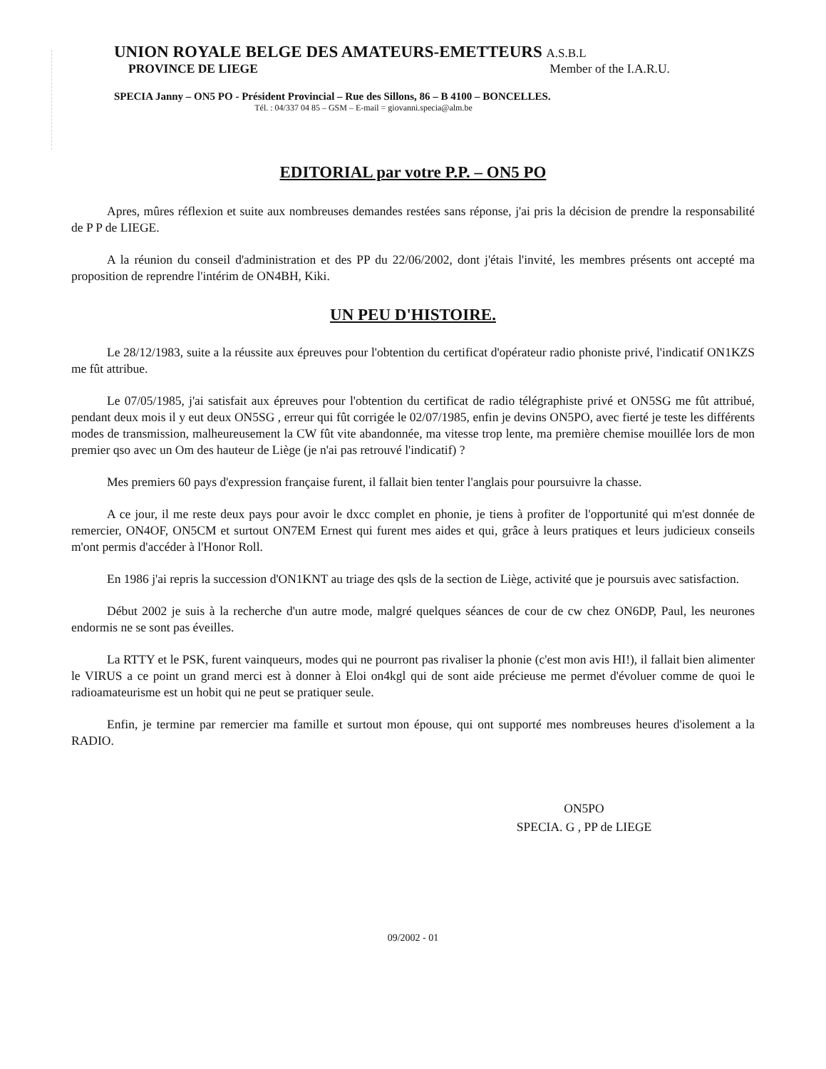UNION ROYALE BELGE DES AMATEURS-EMETTEURS A.S.B.L
PROVINCE DE LIEGE Member of the I.A.R.U.
SPECIA Janny – ON5 PO - Président Provincial – Rue des Sillons, 86 – B 4100 – BONCELLES.
Tél. : 04/337 04 85 – GSM – E-mail = giovanni.specia@alm.be
EDITORIAL par votre P.P. – ON5 PO
Apres, mûres réflexion et suite aux nombreuses demandes restées sans réponse, j'ai pris la décision de prendre la responsabilité de P P de LIEGE.
A la réunion du conseil d'administration et des PP du 22/06/2002, dont j'étais l'invité, les membres présents ont accepté ma proposition de reprendre l'intérim de ON4BH, Kiki.
UN PEU D'HISTOIRE.
Le 28/12/1983, suite a la réussite aux épreuves pour l'obtention du certificat d'opérateur radio phoniste privé, l'indicatif ON1KZS me fût attribue.
Le 07/05/1985, j'ai satisfait aux épreuves pour l'obtention du certificat de radio télégraphiste privé et ON5SG me fût attribué, pendant deux mois il y eut deux ON5SG , erreur qui fût corrigée le 02/07/1985, enfin je devins ON5PO, avec fierté je teste les différents modes de transmission, malheureusement la CW fût vite abandonnée, ma vitesse trop lente, ma première chemise mouillée lors de mon premier qso avec un Om des hauteur de Liège (je n'ai pas retrouvé l'indicatif) ?
Mes premiers 60 pays d'expression française furent, il fallait bien tenter l'anglais pour poursuivre la chasse.
A ce jour, il me reste deux pays pour avoir le dxcc complet en phonie, je tiens à profiter de l'opportunité qui m'est donnée de remercier, ON4OF, ON5CM et surtout ON7EM Ernest qui furent mes aides et qui, grâce à leurs pratiques et leurs judicieux conseils m'ont permis d'accéder à l'Honor Roll.
En 1986 j'ai repris la succession d'ON1KNT au triage des qsls de la section de Liège, activité que je poursuis avec satisfaction.
Début 2002 je suis à la recherche d'un autre mode, malgré quelques séances de cour de cw chez ON6DP, Paul, les neurones endormis ne se sont pas éveilles.
La RTTY et le PSK, furent vainqueurs, modes qui ne pourront pas rivaliser la phonie (c'est mon avis HI!), il fallait bien alimenter le VIRUS a ce point un grand merci est à donner à Eloi on4kgl qui de sont aide précieuse me permet d'évoluer comme de quoi le radioamateurisme est un hobit qui ne peut se pratiquer seule.
Enfin, je termine par remercier ma famille et surtout mon épouse, qui ont supporté mes nombreuses heures d'isolement a la RADIO.
ON5PO
SPECIA. G , PP de LIEGE
09/2002 - 01